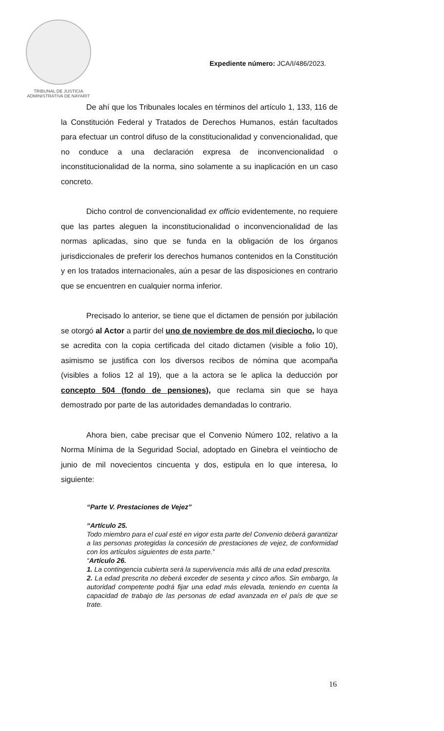TRIBUNAL DE JUSTICIA
ADMINISTRATIVA DE NAYARIT
Expediente número: JCA/I/486/2023.
De ahí que los Tribunales locales en términos del artículo 1, 133, 116 de la Constitución Federal y Tratados de Derechos Humanos, están facultados para efectuar un control difuso de la constitucionalidad y convencionalidad, que no conduce a una declaración expresa de inconvencionalidad o inconstitucionalidad de la norma, sino solamente a su inaplicación en un caso concreto.
Dicho control de convencionalidad ex officio evidentemente, no requiere que las partes aleguen la inconstitucionalidad o inconvencionalidad de las normas aplicadas, sino que se funda en la obligación de los órganos jurisdiccionales de preferir los derechos humanos contenidos en la Constitución y en los tratados internacionales, aún a pesar de las disposiciones en contrario que se encuentren en cualquier norma inferior.
Precisado lo anterior, se tiene que el dictamen de pensión por jubilación se otorgó al Actor a partir del uno de noviembre de dos mil dieciocho, lo que se acredita con la copia certificada del citado dictamen (visible a folio 10), asimismo se justifica con los diversos recibos de nómina que acompaña (visibles a folios 12 al 19), que a la actora se le aplica la deducción por concepto 504 (fondo de pensiones), que reclama sin que se haya demostrado por parte de las autoridades demandadas lo contrario.
Ahora bien, cabe precisar que el Convenio Número 102, relativo a la Norma Mínima de la Seguridad Social, adoptado en Ginebra el veintiocho de junio de mil novecientos cincuenta y dos, estipula en lo que interesa, lo siguiente:
“Parte V. Prestaciones de Vejez”
“Artículo 25.
Todo miembro para el cual esté en vigor esta parte del Convenio deberá garantizar a las personas protegidas la concesión de prestaciones de vejez, de conformidad con los artículos siguientes de esta parte.”
“Artículo 26.
1. La contingencia cubierta será la supervivencia más allá de una edad prescrita.
2. La edad prescrita no deberá exceder de sesenta y cinco años. Sin embargo, la autoridad competente podrá fijar una edad más elevada, teniendo en cuenta la capacidad de trabajo de las personas de edad avanzada en el país de que se trate.
16